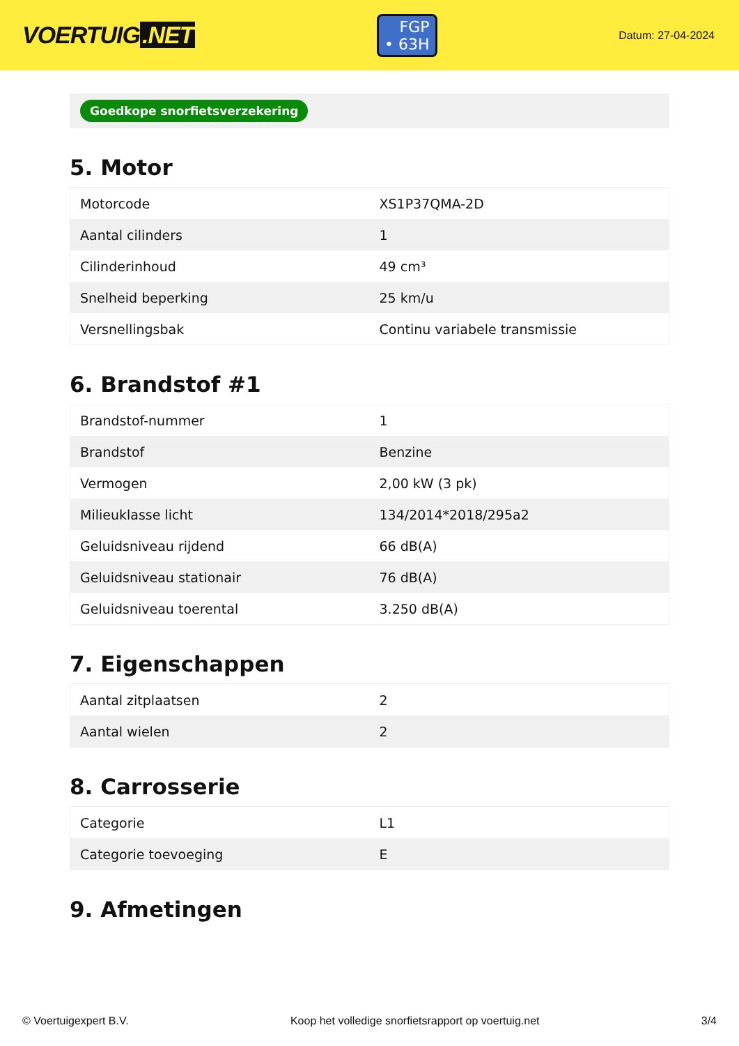VOERTUIG.NET
FGP
• 63H
Datum: 27-04-2024
Goedkope snorfietsverzekering
5. Motor
| Motorcode | XS1P37QMA-2D |
| Aantal cilinders | 1 |
| Cilinderinhoud | 49 cm³ |
| Snelheid beperking | 25 km/u |
| Versnellingsbak | Continu variabele transmissie |
6. Brandstof #1
| Brandstof-nummer | 1 |
| Brandstof | Benzine |
| Vermogen | 2,00 kW (3 pk) |
| Milieuklasse licht | 134/2014*2018/295a2 |
| Geluidsniveau rijdend | 66 dB(A) |
| Geluidsniveau stationair | 76 dB(A) |
| Geluidsniveau toerental | 3.250 dB(A) |
7. Eigenschappen
| Aantal zitplaatsen | 2 |
| Aantal wielen | 2 |
8. Carrosserie
| Categorie | L1 |
| Categorie toevoeging | E |
9. Afmetingen
© Voertuigexpert B.V. Koop het volledige snorfietsrapport op voertuig.net 3/4